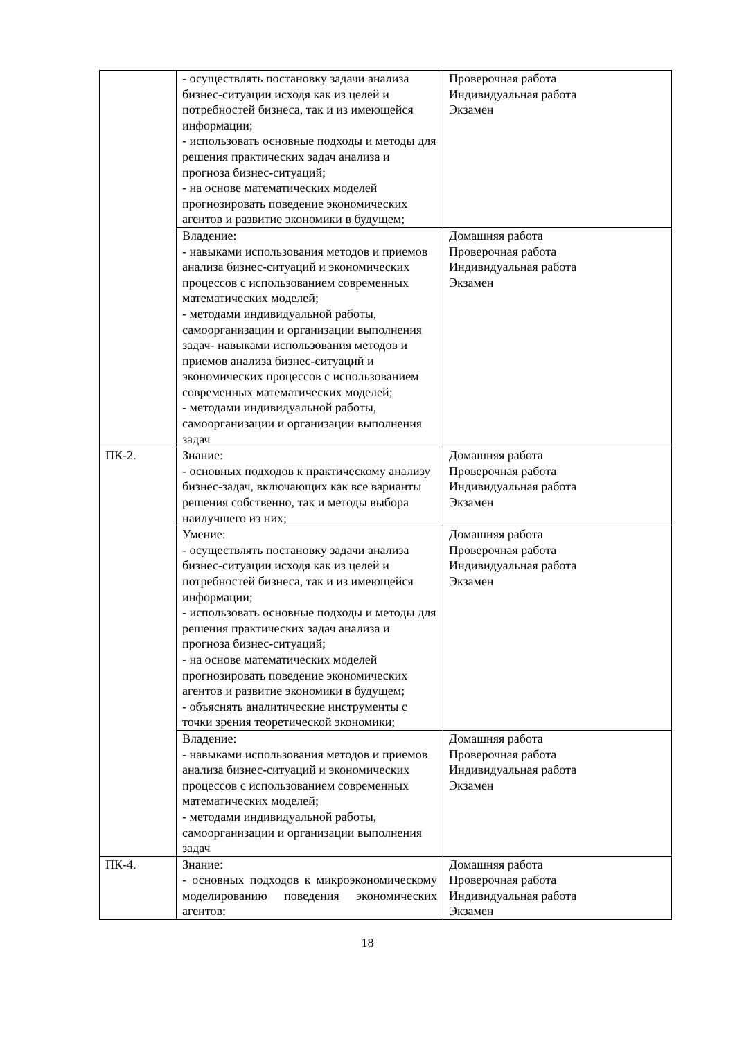| | - осуществлять постановку задачи анализа бизнес-ситуации исходя как из целей и потребностей бизнеса, так и из имеющейся информации; - использовать основные подходы и методы для решения практических задач анализа и прогноза бизнес-ситуаций; - на основе математических моделей прогнозировать поведение экономических агентов и развитие экономики в будущем; | Проверочная работа Индивидуальная работа Экзамен |
| | Владение: - навыками использования методов и приемов анализа бизнес-ситуаций и экономических процессов с использованием современных математических моделей; - методами индивидуальной работы, самоорганизации и организации выполнения задач- навыками использования методов и приемов анализа бизнес-ситуаций и экономических процессов с использованием современных математических моделей; - методами индивидуальной работы, самоорганизации и организации выполнения задач | Домашняя работа Проверочная работа Индивидуальная работа Экзамен |
| ПК-2. | Знание: - основных подходов к практическому анализу бизнес-задач, включающих как все варианты решения собственно, так и методы выбора наилучшего из них; | Домашняя работа Проверочная работа Индивидуальная работа Экзамен |
| | Умение: - осуществлять постановку задачи анализа бизнес-ситуации исходя как из целей и потребностей бизнеса, так и из имеющейся информации; - использовать основные подходы и методы для решения практических задач анализа и прогноза бизнес-ситуаций; - на основе математических моделей прогнозировать поведение экономических агентов и развитие экономики в будущем; - объяснять аналитические инструменты с точки зрения теоретической экономики; | Домашняя работа Проверочная работа Индивидуальная работа Экзамен |
| | Владение: - навыками использования методов и приемов анализа бизнес-ситуаций и экономических процессов с использованием современных математических моделей; - методами индивидуальной работы, самоорганизации и организации выполнения задач | Домашняя работа Проверочная работа Индивидуальная работа Экзамен |
| ПК-4. | Знание: - основных подходов к микроэкономическому моделированию поведения экономических агентов: | Домашняя работа Проверочная работа Индивидуальная работа Экзамен |
18